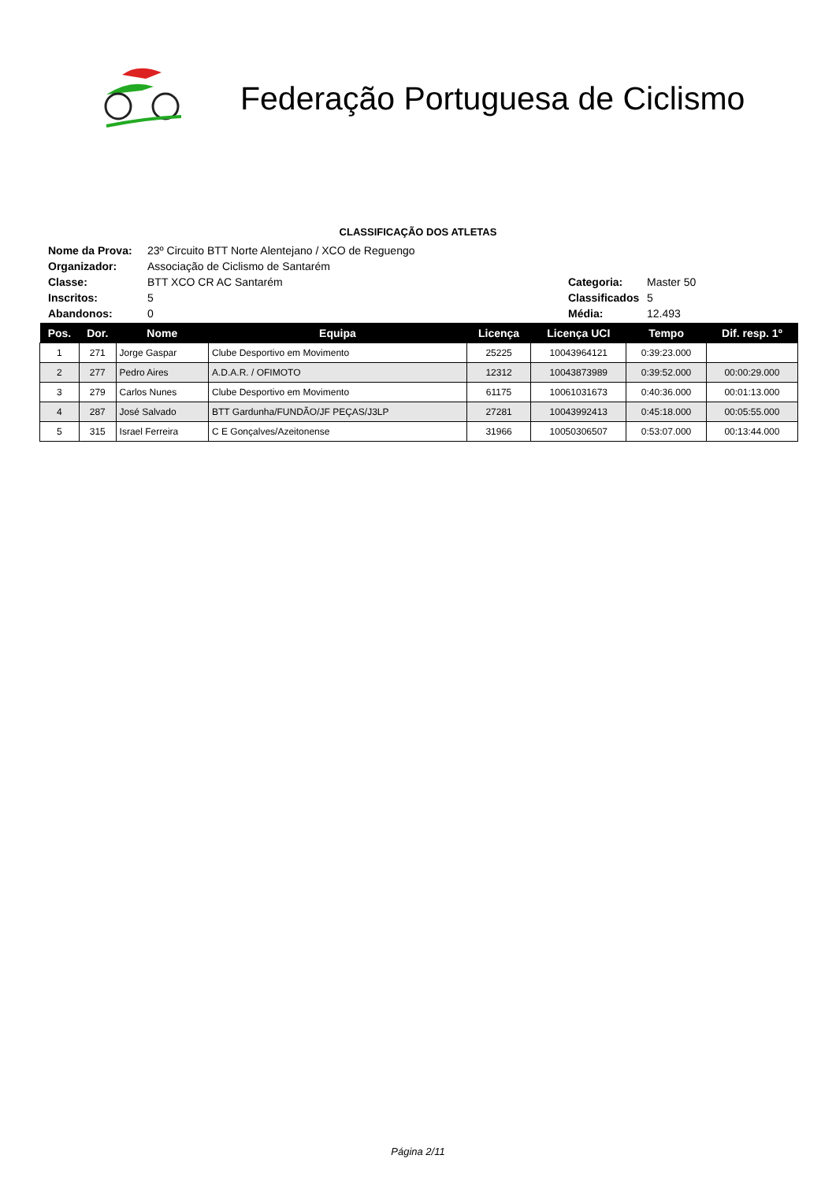Federação Portuguesa de Ciclismo
CLASSIFICAÇÃO DOS ATLETAS
| Nome da Prova: | 23º Circuito BTT Norte Alentejano / XCO de Reguengo | | |
| Organizador: | Associação de Ciclismo de Santarém | | |
| Classe: | BTT XCO CR AC Santarém | Categoria: | Master 50 |
| Inscritos: | 5 | Classificados | 5 |
| Abandonos: | 0 | Média: | 12.493 |
| Pos. | Dor. | Nome | Equipa | Licença | Licença UCI | Tempo | Dif. resp. 1º |
| --- | --- | --- | --- | --- | --- | --- | --- |
| 1 | 271 | Jorge Gaspar | Clube Desportivo em Movimento | 25225 | 10043964121 | 0:39:23.000 | |
| 2 | 277 | Pedro Aires | A.D.A.R. / OFIMOTO | 12312 | 10043873989 | 0:39:52.000 | 00:00:29.000 |
| 3 | 279 | Carlos Nunes | Clube Desportivo em Movimento | 61175 | 10061031673 | 0:40:36.000 | 00:01:13.000 |
| 4 | 287 | José Salvado | BTT Gardunha/FUNDÃO/JF PEÇAS/J3LP | 27281 | 10043992413 | 0:45:18.000 | 00:05:55.000 |
| 5 | 315 | Israel Ferreira | C E Gonçalves/Azeitonense | 31966 | 10050306507 | 0:53:07.000 | 00:13:44.000 |
Página 2/11